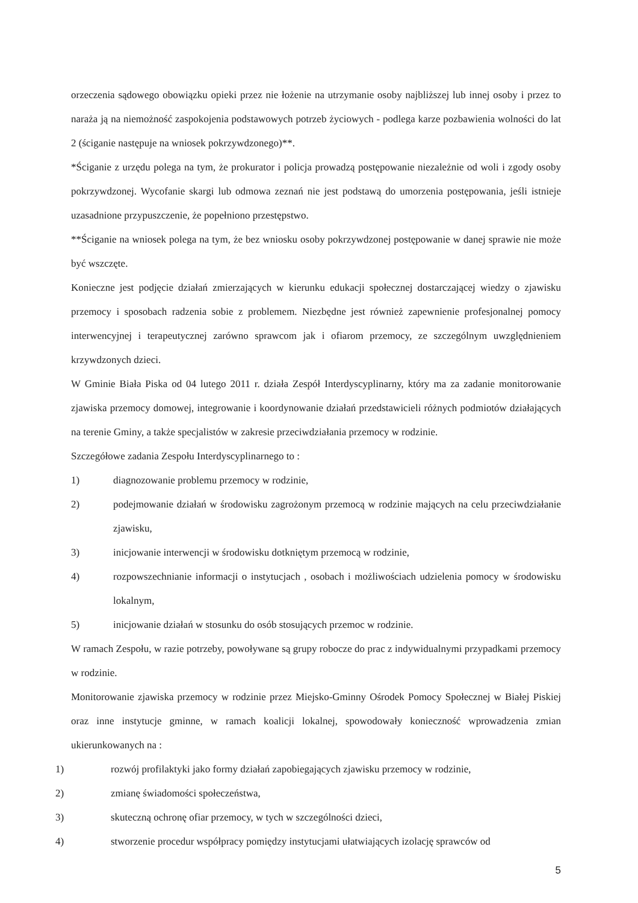orzeczenia sądowego obowiązku opieki przez nie łożenie na utrzymanie osoby najbliższej lub innej osoby i przez to naraża ją na niemożność zaspokojenia podstawowych potrzeb życiowych - podlega karze pozbawienia wolności do lat 2 (ściganie następuje na wniosek pokrzywdzonego)**.
*Ściganie z urzędu polega na tym, że prokurator i policja prowadzą postępowanie niezależnie od woli i zgody osoby pokrzywdzonej. Wycofanie skargi lub odmowa zeznań nie jest podstawą do umorzenia postępowania, jeśli istnieje uzasadnione przypuszczenie, że popełniono przestępstwo.
**Ściganie na wniosek polega na tym, że bez wniosku osoby pokrzywdzonej postępowanie w danej sprawie nie może być wszczęte.
Konieczne jest podjęcie działań zmierzających w kierunku edukacji społecznej dostarczającej wiedzy o zjawisku przemocy i sposobach radzenia sobie z problemem. Niezbędne jest również zapewnienie profesjonalnej pomocy interwencyjnej i terapeutycznej zarówno sprawcom jak i ofiarom przemocy, ze szczególnym uwzględnieniem krzywdzonych dzieci.
W Gminie Biała Piska od 04 lutego 2011 r. działa Zespół Interdyscyplinarny, który ma za zadanie monitorowanie zjawiska przemocy domowej, integrowanie i koordynowanie działań przedstawicieli różnych podmiotów działających na terenie Gminy, a także specjalistów w zakresie przeciwdziałania przemocy w rodzinie.
Szczegółowe zadania Zespołu Interdyscyplinarnego to :
1) diagnozowanie problemu przemocy w rodzinie,
2) podejmowanie działań w środowisku zagrożonym przemocą w rodzinie mających na celu przeciwdziałanie zjawisku,
3) inicjowanie interwencji w środowisku dotkniętym przemocą w rodzinie,
4) rozpowszechnianie informacji o instytucjach , osobach i możliwościach udzielenia pomocy w środowisku lokalnym,
5) inicjowanie działań w stosunku do osób stosujących przemoc w rodzinie.
W ramach Zespołu, w razie potrzeby, powoływane są grupy robocze do prac z indywidualnymi przypadkami przemocy w rodzinie.
Monitorowanie zjawiska przemocy w rodzinie przez Miejsko-Gminny Ośrodek Pomocy Społecznej w Białej Piskiej oraz inne instytucje gminne, w ramach koalicji lokalnej, spowodowały konieczność wprowadzenia zmian ukierunkowanych na :
1) rozwój profilaktyki jako formy działań zapobiegających zjawisku przemocy w rodzinie,
2) zmianę świadomości społeczeństwa,
3) skuteczną ochronę ofiar przemocy, w tych w szczególności dzieci,
4) stworzenie procedur współpracy pomiędzy instytucjami ułatwiających izolację sprawców od
5